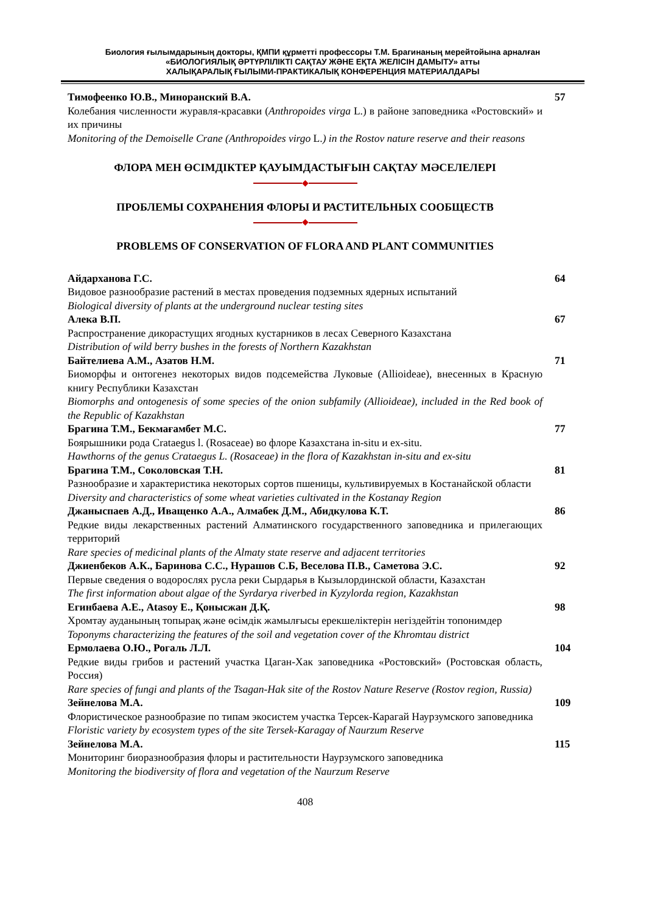Биология ғылымдарының докторы, ҚМПИ құрметті профессоры Т.М. Брагинаның мерейтойына арналған
«БИОЛОГИЯЛЫҚ ӘРТҮРЛІЛІКТІ САҚТАУ ЖӘНЕ ЕҚТА ЖЕЛІСІН ДАМЫТУ» атты
ХАЛЫҚАРАЛЫҚ ҒЫЛЫМИ-ПРАКТИКАЛЫҚ КОНФЕРЕНЦИЯ МАТЕРИАЛДАРЫ
Тимофеенко Ю.В., Миноранский В.А.
Колебания численности журавля-красавки (Anthropoides virga L.) в районе заповедника «Ростовский» и их причины
Monitoring of the Demoiselle Crane (Anthropoides virgo L.) in the Rostov nature reserve and their reasons
57
ФЛОРА МЕН ӨСІМДІКТЕР ҚАУЫМДАСТЫҒЫН САҚТАУ МӘСЕЛЕЛЕРІ
◆
ПРОБЛЕМЫ СОХРАНЕНИЯ ФЛОРЫ И РАСТИТЕЛЬНЫХ СООБЩЕСТВ
◆
PROBLEMS OF CONSERVATION OF FLORA AND PLANT COMMUNITIES
Айдарханова Г.С.
Видовое разнообразие растений в местах проведения подземных ядерных испытаний
Biological diversity of plants at the underground nuclear testing sites
64
Алека В.П.
Распространение дикорастущих ягодных кустарников в лесах Северного Казахстана
Distribution of wild berry bushes in the forests of Northern Kazakhstan
67
Байтелиева А.М., Азатов Н.М.
Биоморфы и онтогенез некоторых видов подсемейства Луковые (Allioideae), внесенных в Красную книгу Республики Казахстан
Biomorphs and ontogenesis of some species of the onion subfamily (Allioideae), included in the Red book of the Republic of Kazakhstan
71
Брагина Т.М., Бекмағамбет М.С.
Боярышники рода Crataegus l. (Rosaceae) во флоре Казахстана in-situ и ex-situ.
Hawthorns of the genus Crataegus L. (Rosaceae) in the flora of Kazakhstan in-situ and ex-situ
77
Брагина Т.М., Соколовская Т.Н.
Разнообразие и характеристика некоторых сортов пшеницы, культивируемых в Костанайской области
Diversity and characteristics of some wheat varieties cultivated in the Kostanay Region
81
Джаныспаев А.Д., Иващенко А.А., Алмабек Д.М., Абидкулова К.Т.
Редкие виды лекарственных растений Алматинского государственного заповедника и прилегающих территорий
Rare species of medicinal plants of the Almaty state reserve and adjacent territories
86
Джиенбеков А.К., Баринова С.С., Нурашов С.Б, Веселова П.В., Саметова Э.С.
Первые сведения о водорослях русла реки Сырдарья в Кызылординской области, Казахстан
The first information about algae of the Syrdarya riverbed in Kyzylorda region, Kazakhstan
92
Егинбаева А.Е., Atasoy E., Қонысжан Д.Қ.
Хромтау ауданының топырақ және өсімдік жамылғысы ерекшеліктерін негіздейтін топонимдер
Toponyms characterizing the features of the soil and vegetation cover of the Khromtau district
98
Ермолаева О.Ю., Рогаль Л.Л.
Редкие виды грибов и растений участка Цаган-Хак заповедника «Ростовский» (Ростовская область, Россия)
Rare species of fungi and plants of the Tsagan-Hak site of the Rostov Nature Reserve (Rostov region, Russia)
104
Зейнелова М.А.
Флористическое разнообразие по типам экосистем участка Терсек-Карагай Наурзумского заповедника
Floristic variety by ecosystem types of the site Tersek-Karagay of Naurzum Reserve
109
Зейнелова М.А.
Мониторинг биоразнообразия флоры и растительности Наурзумского заповедника
Monitoring the biodiversity of flora and vegetation of the Naurzum Reserve
115
408